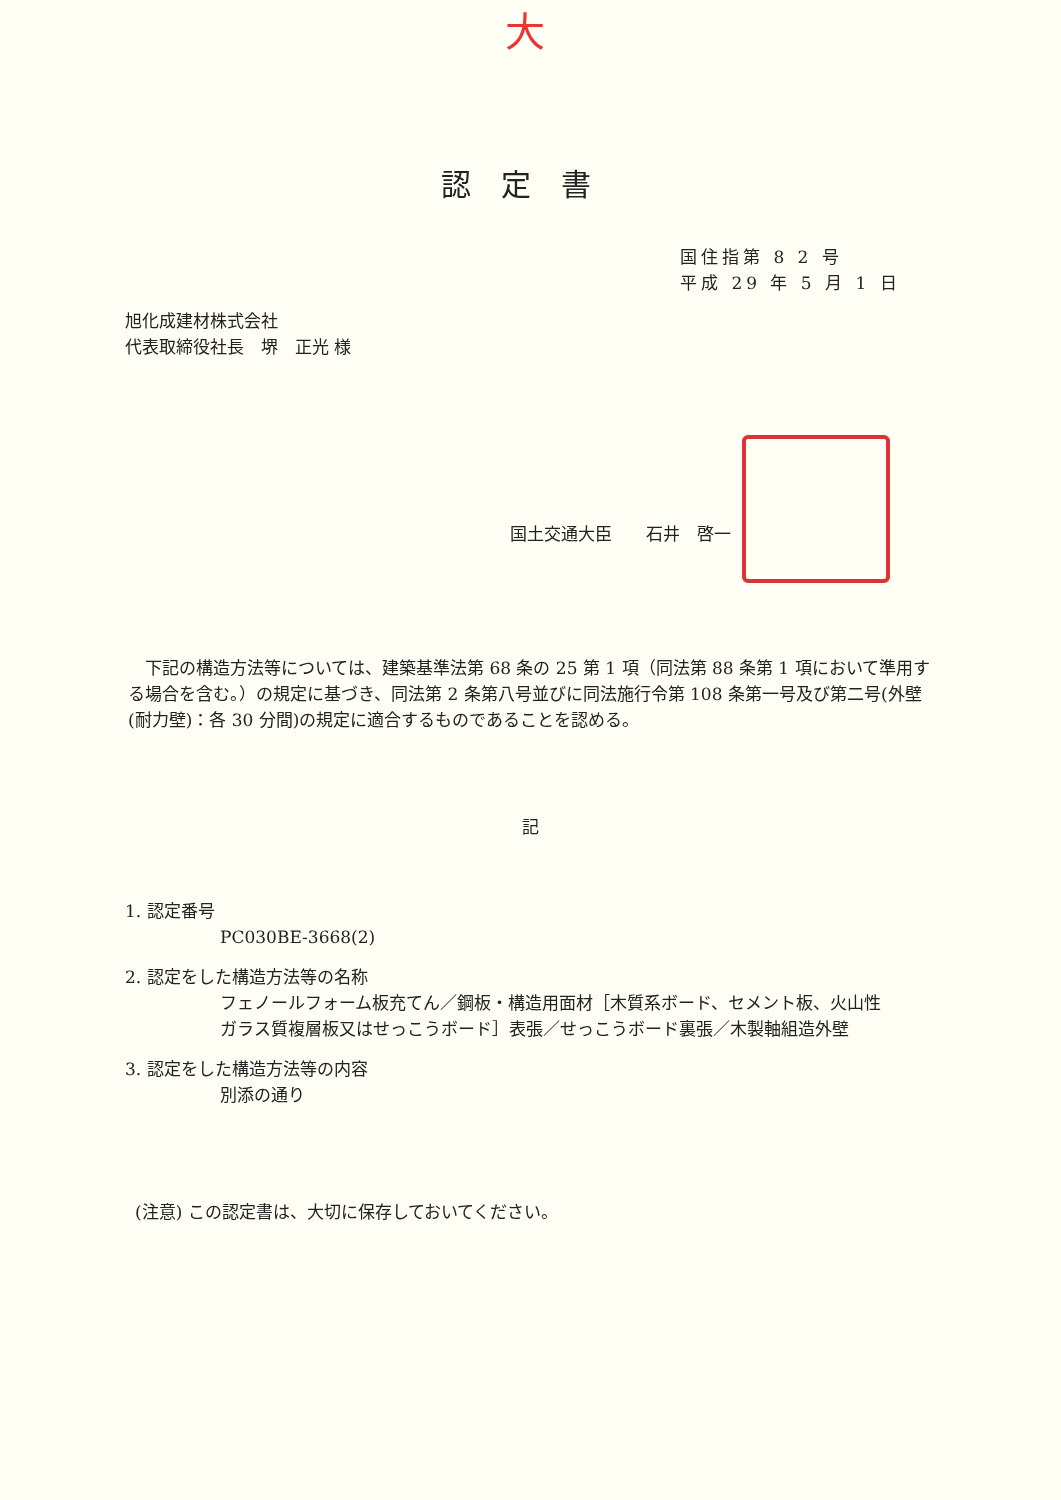大
認定書
国住指第 8 2 号
平成 29 年 5 月 1 日
旭化成建材株式会社
代表取締役社長　堺　正光 様
国土交通大臣　　石井　啓一
下記の構造方法等については、建築基準法第 68 条の 25 第 1 項（同法第 88 条第 1 項において準用する場合を含む。）の規定に基づき、同法第 2 条第八号並びに同法施行令第 108 条第一号及び第二号(外壁(耐力壁)：各 30 分間)の規定に適合するものであることを認める。
記
1. 認定番号
PC030BE-3668(2)
2. 認定をした構造方法等の名称
フェノールフォーム板充てん／鋼板・構造用面材［木質系ボード、セメント板、火山性ガラス質複層板又はせっこうボード］表張／せっこうボード裏張／木製軸組造外壁
3. 認定をした構造方法等の内容
別添の通り
(注意) この認定書は、大切に保存しておいてください。